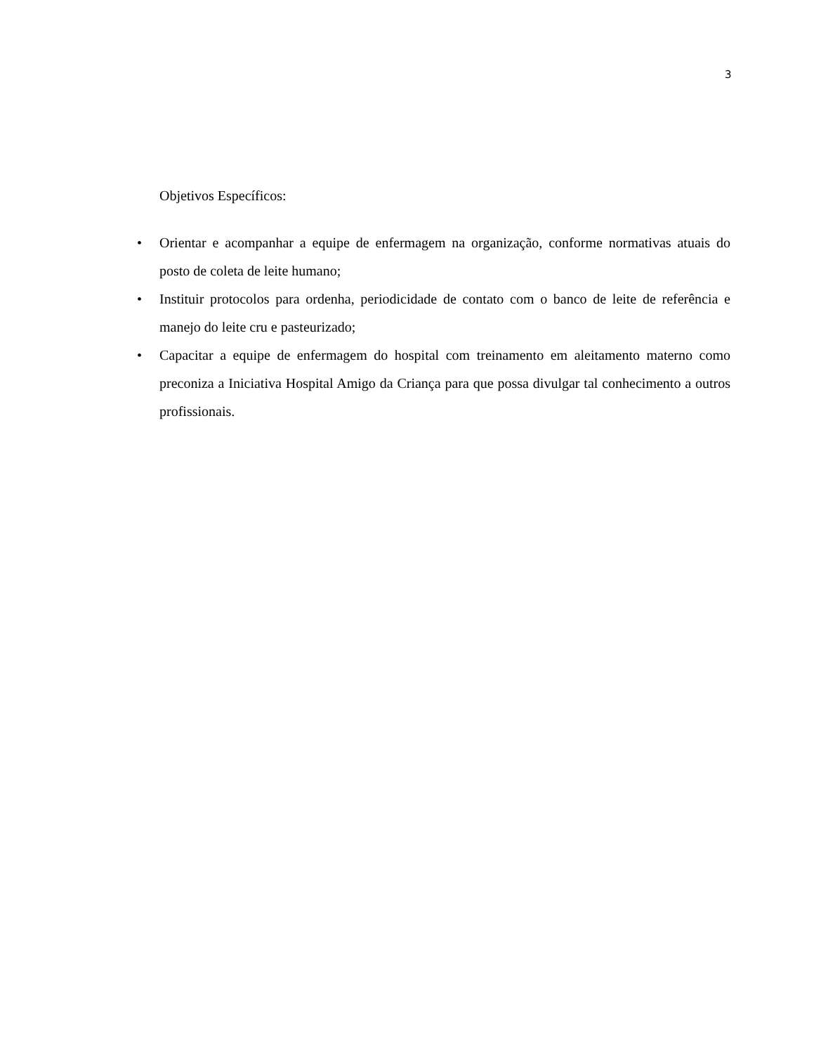3
Objetivos Específicos:
• Orientar e acompanhar a equipe de enfermagem na organização, conforme normativas atuais do posto de coleta de leite humano;
• Instituir protocolos para ordenha, periodicidade de contato com o banco de leite de referência e manejo do leite cru e pasteurizado;
• Capacitar a equipe de enfermagem do hospital com treinamento em aleitamento materno como preconiza a Iniciativa Hospital Amigo da Criança para que possa divulgar tal conhecimento a outros profissionais.